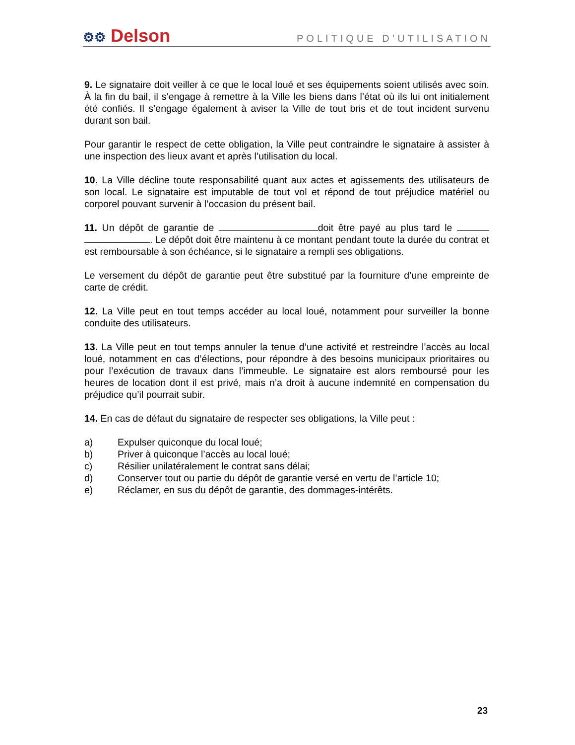⚙⚙ Delson
POLITIQUE D’UTILISATION
9. Le signataire doit veiller à ce que le local loué et ses équipements soient utilisés avec soin. À la fin du bail, il s’engage à remettre à la Ville les biens dans l’état où ils lui ont initialement été confiés. Il s’engage également à aviser la Ville de tout bris et de tout incident survenu durant son bail.
Pour garantir le respect de cette obligation, la Ville peut contraindre le signataire à assister à une inspection des lieux avant et après l’utilisation du local.
10. La Ville décline toute responsabilité quant aux actes et agissements des utilisateurs de son local. Le signataire est imputable de tout vol et répond de tout préjudice matériel ou corporel pouvant survenir à l’occasion du présent bail.
11. Un dépôt de garantie de doit être payé au plus tard le . Le dépôt doit être maintenu à ce montant pendant toute la durée du contrat et est remboursable à son échéance, si le signataire a rempli ses obligations.
Le versement du dépôt de garantie peut être substitué par la fourniture d’une empreinte de carte de crédit.
12. La Ville peut en tout temps accéder au local loué, notamment pour surveiller la bonne conduite des utilisateurs.
13. La Ville peut en tout temps annuler la tenue d’une activité et restreindre l’accès au local loué, notamment en cas d’élections, pour répondre à des besoins municipaux prioritaires ou pour l’exécution de travaux dans l’immeuble. Le signataire est alors remboursé pour les heures de location dont il est privé, mais n’a droit à aucune indemnité en compensation du préjudice qu’il pourrait subir.
14. En cas de défaut du signataire de respecter ses obligations, la Ville peut :
a) Expulser quiconque du local loué;
b) Priver à quiconque l’accès au local loué;
c) Résilier unilatéralement le contrat sans délai;
d) Conserver tout ou partie du dépôt de garantie versé en vertu de l’article 10;
e) Réclamer, en sus du dépôt de garantie, des dommages-intérêts.
23